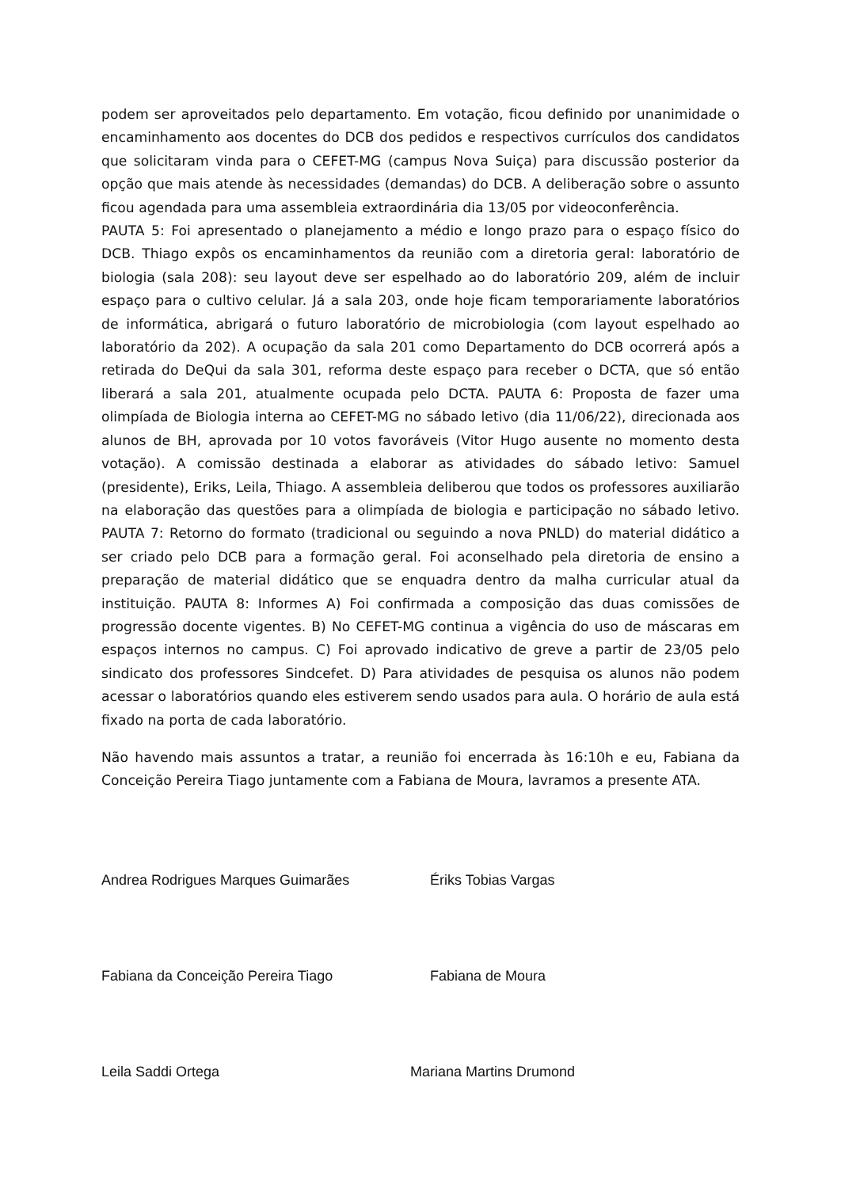podem ser aproveitados pelo departamento. Em votação, ficou definido por unanimidade o encaminhamento aos docentes do DCB dos pedidos e respectivos currículos dos candidatos que solicitaram vinda para o CEFET-MG (campus Nova Suiça) para discussão posterior da opção que mais atende às necessidades (demandas) do DCB. A deliberação sobre o assunto ficou agendada para uma assembleia extraordinária dia 13/05 por videoconferência.
PAUTA 5: Foi apresentado o planejamento a médio e longo prazo para o espaço físico do DCB. Thiago expôs os encaminhamentos da reunião com a diretoria geral: laboratório de biologia (sala 208): seu layout deve ser espelhado ao do laboratório 209, além de incluir espaço para o cultivo celular. Já a sala 203, onde hoje ficam temporariamente laboratórios de informática, abrigará o futuro laboratório de microbiologia (com layout espelhado ao laboratório da 202). A ocupação da sala 201 como Departamento do DCB ocorrerá após a retirada do DeQui da sala 301, reforma deste espaço para receber o DCTA, que só então liberará a sala 201, atualmente ocupada pelo DCTA. PAUTA 6: Proposta de fazer uma olimpíada de Biologia interna ao CEFET-MG no sábado letivo (dia 11/06/22), direcionada aos alunos de BH, aprovada por 10 votos favoráveis (Vitor Hugo ausente no momento desta votação). A comissão destinada a elaborar as atividades do sábado letivo: Samuel (presidente), Eriks, Leila, Thiago. A assembleia deliberou que todos os professores auxiliarão na elaboração das questões para a olimpíada de biologia e participação no sábado letivo. PAUTA 7: Retorno do formato (tradicional ou seguindo a nova PNLD) do material didático a ser criado pelo DCB para a formação geral. Foi aconselhado pela diretoria de ensino a preparação de material didático que se enquadra dentro da malha curricular atual da instituição. PAUTA 8: Informes A) Foi confirmada a composição das duas comissões de progressão docente vigentes. B) No CEFET-MG continua a vigência do uso de máscaras em espaços internos no campus. C) Foi aprovado indicativo de greve a partir de 23/05 pelo sindicato dos professores Sindcefet. D) Para atividades de pesquisa os alunos não podem acessar o laboratórios quando eles estiverem sendo usados para aula. O horário de aula está fixado na porta de cada laboratório.
Não havendo mais assuntos a tratar, a reunião foi encerrada às 16:10h e eu, Fabiana da Conceição Pereira Tiago juntamente com a Fabiana de Moura, lavramos a presente ATA.
Andrea Rodrigues Marques Guimarães Ériks Tobias Vargas
Fabiana da Conceição Pereira Tiago Fabiana de Moura
Leila Saddi Ortega Mariana Martins Drumond